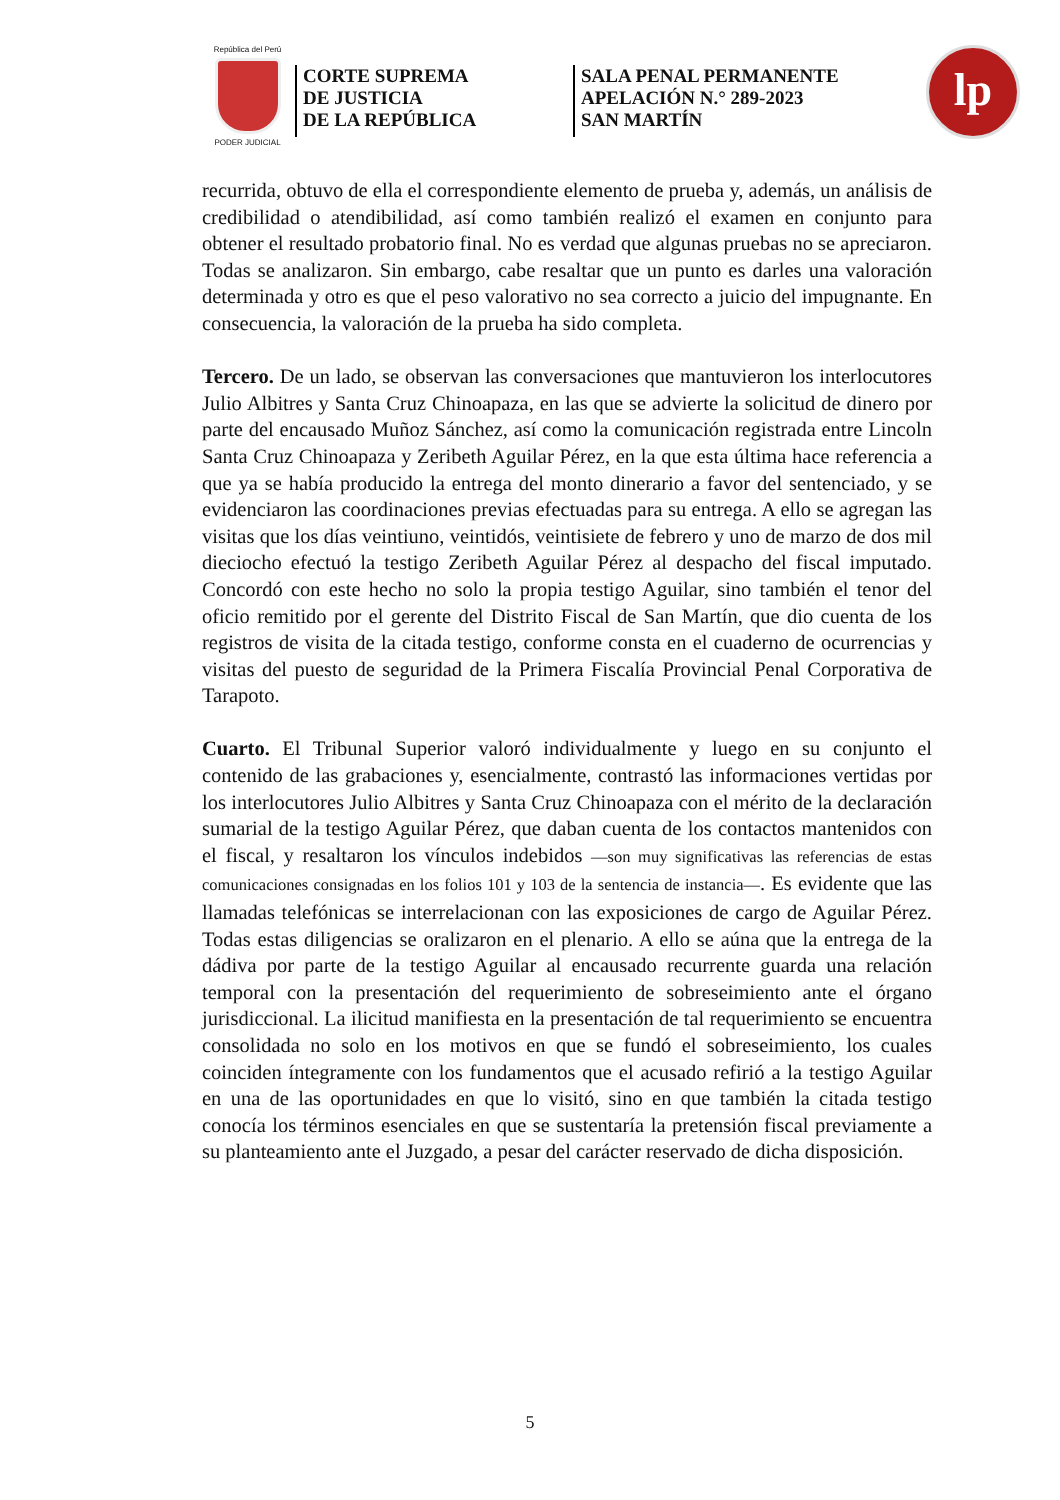República del Perú
PODER JUDICIAL
CORTE SUPREMA
DE JUSTICIA
DE LA REPÚBLICA
SALA PENAL PERMANENTE
APELACIÓN N.° 289-2023
SAN MARTÍN
lp
recurrida, obtuvo de ella el correspondiente elemento de prueba y, además, un análisis de credibilidad o atendibilidad, así como también realizó el examen en conjunto para obtener el resultado probatorio final. No es verdad que algunas pruebas no se apreciaron. Todas se analizaron. Sin embargo, cabe resaltar que un punto es darles una valoración determinada y otro es que el peso valorativo no sea correcto a juicio del impugnante. En consecuencia, la valoración de la prueba ha sido completa.
Tercero. De un lado, se observan las conversaciones que mantuvieron los interlocutores Julio Albitres y Santa Cruz Chinoapaza, en las que se advierte la solicitud de dinero por parte del encausado Muñoz Sánchez, así como la comunicación registrada entre Lincoln Santa Cruz Chinoapaza y Zeribeth Aguilar Pérez, en la que esta última hace referencia a que ya se había producido la entrega del monto dinerario a favor del sentenciado, y se evidenciaron las coordinaciones previas efectuadas para su entrega. A ello se agregan las visitas que los días veintiuno, veintidós, veintisiete de febrero y uno de marzo de dos mil dieciocho efectuó la testigo Zeribeth Aguilar Pérez al despacho del fiscal imputado. Concordó con este hecho no solo la propia testigo Aguilar, sino también el tenor del oficio remitido por el gerente del Distrito Fiscal de San Martín, que dio cuenta de los registros de visita de la citada testigo, conforme consta en el cuaderno de ocurrencias y visitas del puesto de seguridad de la Primera Fiscalía Provincial Penal Corporativa de Tarapoto.
Cuarto. El Tribunal Superior valoró individualmente y luego en su conjunto el contenido de las grabaciones y, esencialmente, contrastó las informaciones vertidas por los interlocutores Julio Albitres y Santa Cruz Chinoapaza con el mérito de la declaración sumarial de la testigo Aguilar Pérez, que daban cuenta de los contactos mantenidos con el fiscal, y resaltaron los vínculos indebidos —son muy significativas las referencias de estas comunicaciones consignadas en los folios 101 y 103 de la sentencia de instancia—. Es evidente que las llamadas telefónicas se interrelacionan con las exposiciones de cargo de Aguilar Pérez. Todas estas diligencias se oralizaron en el plenario. A ello se aúna que la entrega de la dádiva por parte de la testigo Aguilar al encausado recurrente guarda una relación temporal con la presentación del requerimiento de sobreseimiento ante el órgano jurisdiccional. La ilicitud manifiesta en la presentación de tal requerimiento se encuentra consolidada no solo en los motivos en que se fundó el sobreseimiento, los cuales coinciden íntegramente con los fundamentos que el acusado refirió a la testigo Aguilar en una de las oportunidades en que lo visitó, sino en que también la citada testigo conocía los términos esenciales en que se sustentaría la pretensión fiscal previamente a su planteamiento ante el Juzgado, a pesar del carácter reservado de dicha disposición.
5